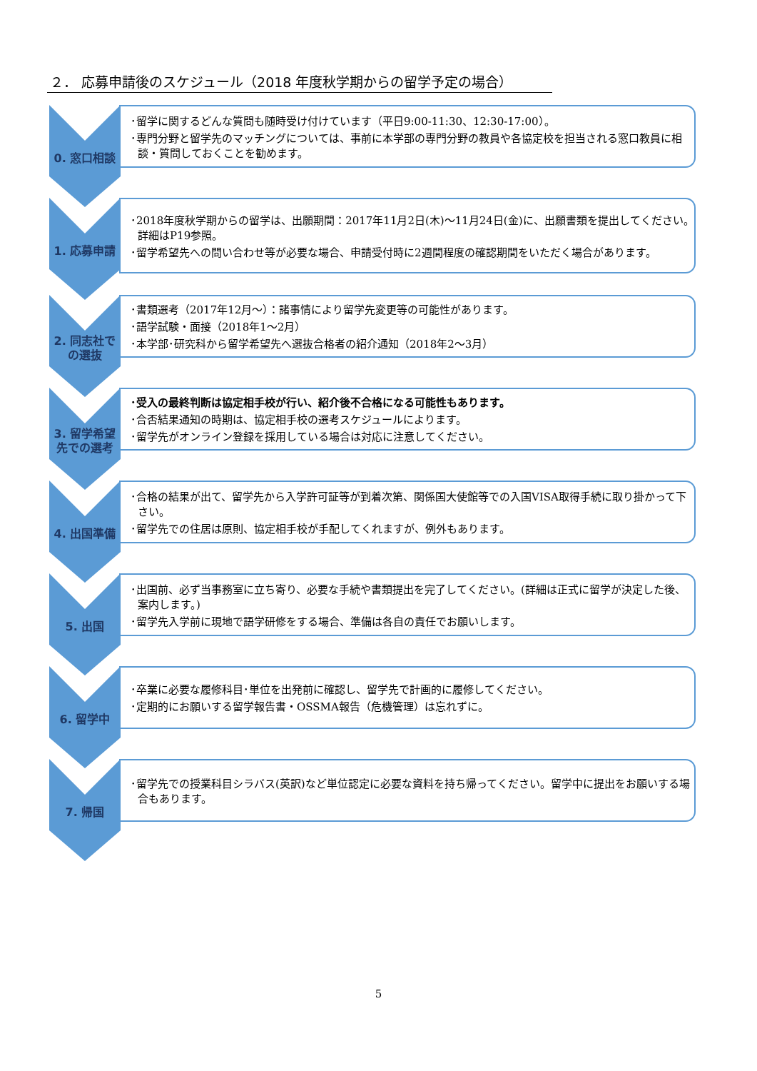２． 応募申請後のスケジュール（2018 年度秋学期からの留学予定の場合）
0. 窓口相談
･留学に関するどんな質問も随時受け付けています（平日9:00-11:30、12:30-17:00）。
･専門分野と留学先のマッチングについては、事前に本学部の専門分野の教員や各協定校を担当される窓口教員に相談・質問しておくことを勧めます。
1. 応募申請
･2018年度秋学期からの留学は、出願期間：2017年11月2日(木)～11月24日(金)に、出願書類を提出してください。詳細はP19参照。
･留学希望先への問い合わせ等が必要な場合、申請受付時に2週間程度の確認期間をいただく場合があります。
2. 同志社での選抜
･書類選考（2017年12月～）：諸事情により留学先変更等の可能性があります。
･語学試験・面接（2018年1～2月）
･本学部･研究科から留学希望先へ選抜合格者の紹介通知（2018年2～3月）
3. 留学希望先での選考
･受入の最終判断は協定相手校が行い、紹介後不合格になる可能性もあります。
･合否結果通知の時期は、協定相手校の選考スケジュールによります。
･留学先がオンライン登録を採用している場合は対応に注意してください。
4. 出国準備
･合格の結果が出て、留学先から入学許可証等が到着次第、関係国大使館等での入国VISA取得手続に取り掛かって下さい。
･留学先での住居は原則、協定相手校が手配してくれますが、例外もあります。
5. 出国
･出国前、必ず当事務室に立ち寄り、必要な手続や書類提出を完了してください。(詳細は正式に留学が決定した後、案内します。)
･留学先入学前に現地で語学研修をする場合、準備は各自の責任でお願いします。
6. 留学中
･卒業に必要な履修科目･単位を出発前に確認し、留学先で計画的に履修してください。
･定期的にお願いする留学報告書・OSSMA報告（危機管理）は忘れずに。
7. 帰国
･留学先での授業科目シラバス(英訳)など単位認定に必要な資料を持ち帰ってください。留学中に提出をお願いする場合もあります。
5